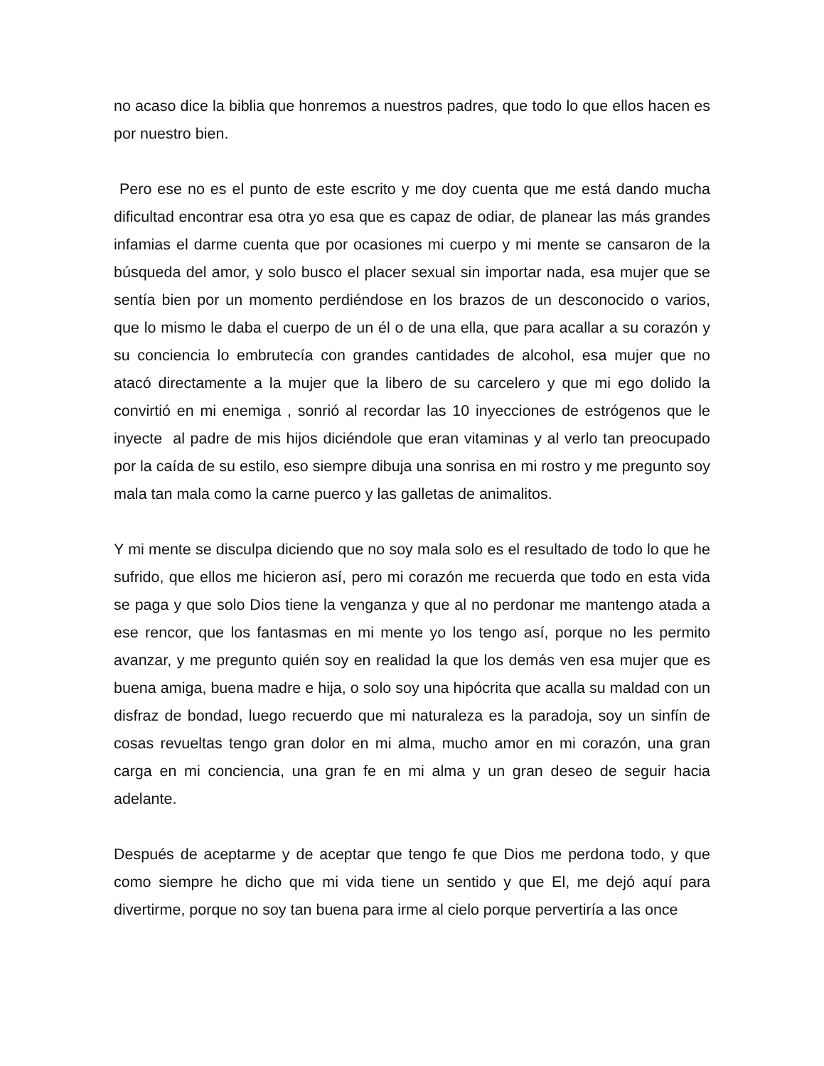no acaso dice la biblia que honremos a nuestros padres, que todo lo que ellos hacen es por nuestro bien.
Pero ese no es el punto de este escrito y me doy cuenta que me está dando mucha dificultad encontrar esa otra yo esa que es capaz de odiar, de planear las más grandes infamias el darme cuenta que por ocasiones mi cuerpo y mi mente se cansaron de la búsqueda del amor, y solo busco el placer sexual sin importar nada, esa mujer que se sentía bien por un momento perdiéndose en los brazos de un desconocido o varios, que lo mismo le daba el cuerpo de un él o de una ella, que para acallar a su corazón y su conciencia lo embrutecía con grandes cantidades de alcohol, esa mujer que no atacó directamente a la mujer que la libero de su carcelero y que mi ego dolido la convirtió en mi enemiga , sonrió al recordar las 10 inyecciones de estrógenos que le inyecte al padre de mis hijos diciéndole que eran vitaminas y al verlo tan preocupado por la caída de su estilo, eso siempre dibuja una sonrisa en mi rostro y me pregunto soy mala tan mala como la carne puerco y las galletas de animalitos.
Y mi mente se disculpa diciendo que no soy mala solo es el resultado de todo lo que he sufrido, que ellos me hicieron así, pero mi corazón me recuerda que todo en esta vida se paga y que solo Dios tiene la venganza y que al no perdonar me mantengo atada a ese rencor, que los fantasmas en mi mente yo los tengo así, porque no les permito avanzar, y me pregunto quién soy en realidad la que los demás ven esa mujer que es buena amiga, buena madre e hija, o solo soy una hipócrita que acalla su maldad con un disfraz de bondad, luego recuerdo que mi naturaleza es la paradoja, soy un sinfín de cosas revueltas tengo gran dolor en mi alma, mucho amor en mi corazón, una gran carga en mi conciencia, una gran fe en mi alma y un gran deseo de seguir hacia adelante.
Después de aceptarme y de aceptar que tengo fe que Dios me perdona todo, y que como siempre he dicho que mi vida tiene un sentido y que El, me dejó aquí para divertirme, porque no soy tan buena para irme al cielo porque pervertiría a las once